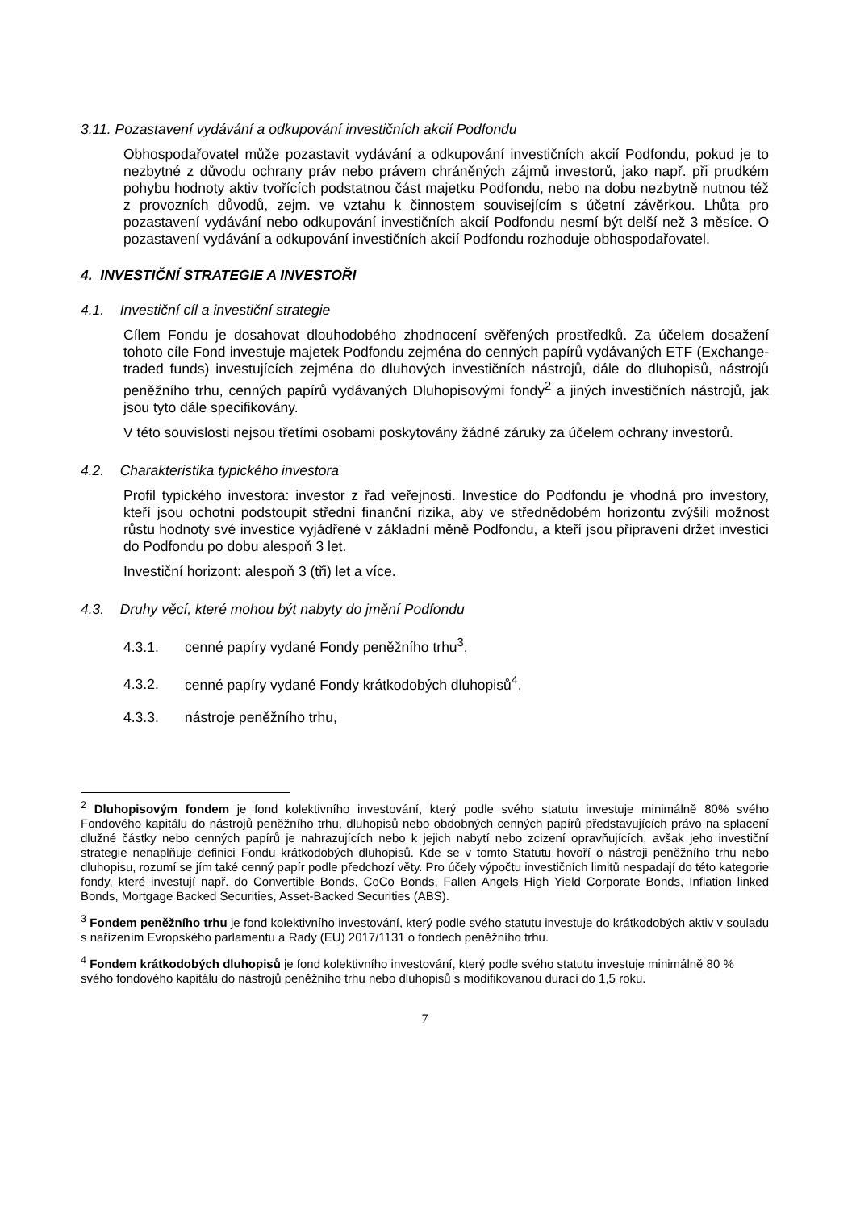3.11. Pozastavení vydávání a odkupování investičních akcií Podfondu
Obhospodařovatel může pozastavit vydávání a odkupování investičních akcií Podfondu, pokud je to nezbytné z důvodu ochrany práv nebo právem chráněných zájmů investorů, jako např. při prudkém pohybu hodnoty aktiv tvořících podstatnou část majetku Podfondu, nebo na dobu nezbytně nutnou též z provozních důvodů, zejm. ve vztahu k činnostem souvisejícím s účetní závěrkou. Lhůta pro pozastavení vydávání nebo odkupování investičních akcií Podfondu nesmí být delší než 3 měsíce. O pozastavení vydávání a odkupování investičních akcií Podfondu rozhoduje obhospodařovatel.
4. INVESTIČNÍ STRATEGIE A INVESTOŘI
4.1. Investiční cíl a investiční strategie
Cílem Fondu je dosahovat dlouhodobého zhodnocení svěřených prostředků. Za účelem dosažení tohoto cíle Fond investuje majetek Podfondu zejména do cenných papírů vydávaných ETF (Exchange-traded funds) investujících zejména do dluhových investičních nástrojů, dále do dluhopisů, nástrojů peněžního trhu, cenných papírů vydávaných Dluhopisovými fondy<sup>2</sup> a jiných investičních nástrojů, jak jsou tyto dále specifikovány.
V této souvislosti nejsou třetími osobami poskytovány žádné záruky za účelem ochrany investorů.
4.2. Charakteristika typického investora
Profil typického investora: investor z řad veřejnosti. Investice do Podfondu je vhodná pro investory, kteří jsou ochotni podstoupit střední finanční rizika, aby ve střednědobém horizontu zvýšili možnost růstu hodnoty své investice vyjádřené v základní měně Podfondu, a kteří jsou připraveni držet investici do Podfondu po dobu alespoň 3 let.
Investiční horizont: alespoň 3 (tři) let a více.
4.3. Druhy věcí, které mohou být nabyty do jmění Podfondu
4.3.1. cenné papíry vydané Fondy peněžního trhu<sup>3</sup>,
4.3.2. cenné papíry vydané Fondy krátkodobých dluhopisů<sup>4</sup>,
4.3.3. nástroje peněžního trhu,
<sup>2</sup> Dluhopisovým fondem je fond kolektivního investování, který podle svého statutu investuje minimálně 80% svého Fondového kapitálu do nástrojů peněžního trhu, dluhopisů nebo obdobných cenných papírů představujících právo na splacení dlužné částky nebo cenných papírů je nahrazujících nebo k jejich nabytí nebo zcizení opravňujících, avšak jeho investiční strategie nenaplňuje definici Fondu krátkodobých dluhopisů. Kde se v tomto Statutu hovoří o nástroji peněžního trhu nebo dluhopisu, rozumí se jím také cenný papír podle předchozí věty. Pro účely výpočtu investičních limitů nespadají do této kategorie fondy, které investují např. do Convertible Bonds, CoCo Bonds, Fallen Angels High Yield Corporate Bonds, Inflation linked Bonds, Mortgage Backed Securities, Asset-Backed Securities (ABS).
<sup>3</sup> Fondem peněžního trhu je fond kolektivního investování, který podle svého statutu investuje do krátkodobých aktiv v souladu s nařízením Evropského parlamentu a Rady (EU) 2017/1131 o fondech peněžního trhu.
<sup>4</sup> Fondem krátkodobých dluhopisů je fond kolektivního investování, který podle svého statutu investuje minimálně 80 % svého fondového kapitálu do nástrojů peněžního trhu nebo dluhopisů s modifikovanou durací do 1,5 roku.
7